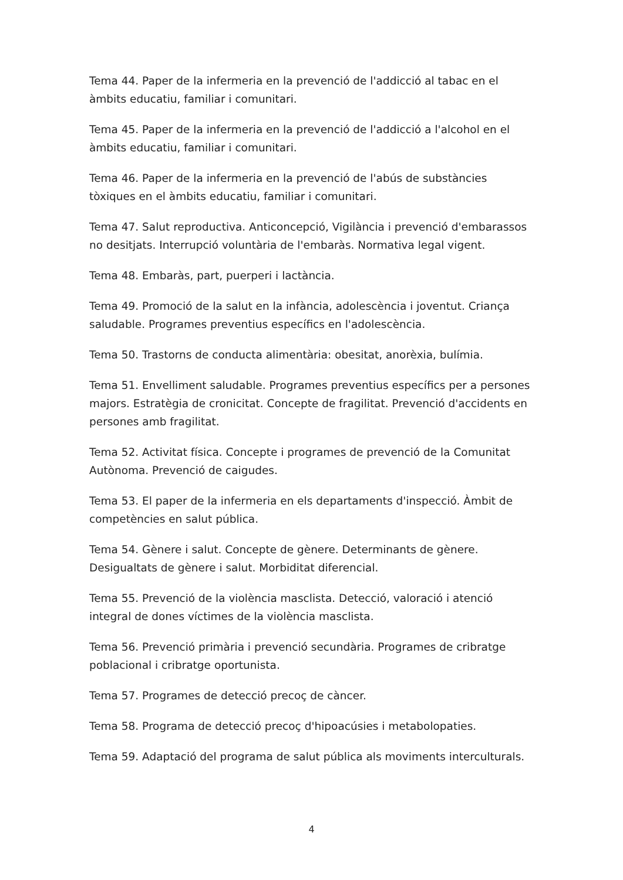Tema 44. Paper de la infermeria en la prevenció de l'addicció al tabac en el àmbits educatiu, familiar i comunitari.
Tema 45. Paper de la infermeria en la prevenció de l'addicció a l'alcohol en el àmbits educatiu, familiar i comunitari.
Tema 46. Paper de la infermeria en la prevenció de l'abús de substàncies tòxiques en el àmbits educatiu, familiar i comunitari.
Tema 47. Salut reproductiva. Anticoncepció, Vigilància i prevenció d'embarassos no desitjats. Interrupció voluntària de l'embaràs. Normativa legal vigent.
Tema 48. Embaràs, part, puerperi i lactància.
Tema 49. Promoció de la salut en la infància, adolescència i joventut. Criança saludable. Programes preventius específics en l'adolescència.
Tema 50. Trastorns de conducta alimentària: obesitat, anorèxia, bulímia.
Tema 51. Envelliment saludable. Programes preventius específics per a persones majors. Estratègia de cronicitat. Concepte de fragilitat. Prevenció d'accidents en persones amb fragilitat.
Tema 52. Activitat física. Concepte i programes de prevenció de la Comunitat Autònoma. Prevenció de caigudes.
Tema 53. El paper de la infermeria en els departaments d'inspecció. Àmbit de competències en salut pública.
Tema 54. Gènere i salut. Concepte de gènere. Determinants de gènere. Desigualtats de gènere i salut. Morbiditat diferencial.
Tema 55. Prevenció de la violència masclista. Detecció, valoració i atenció integral de dones víctimes de la violència masclista.
Tema 56. Prevenció primària i prevenció secundària. Programes de cribratge poblacional i cribratge oportunista.
Tema 57. Programes de detecció precoç de càncer.
Tema 58. Programa de detecció precoç d'hipoacúsies i metabolopaties.
Tema 59. Adaptació del programa de salut pública als moviments interculturals.
4